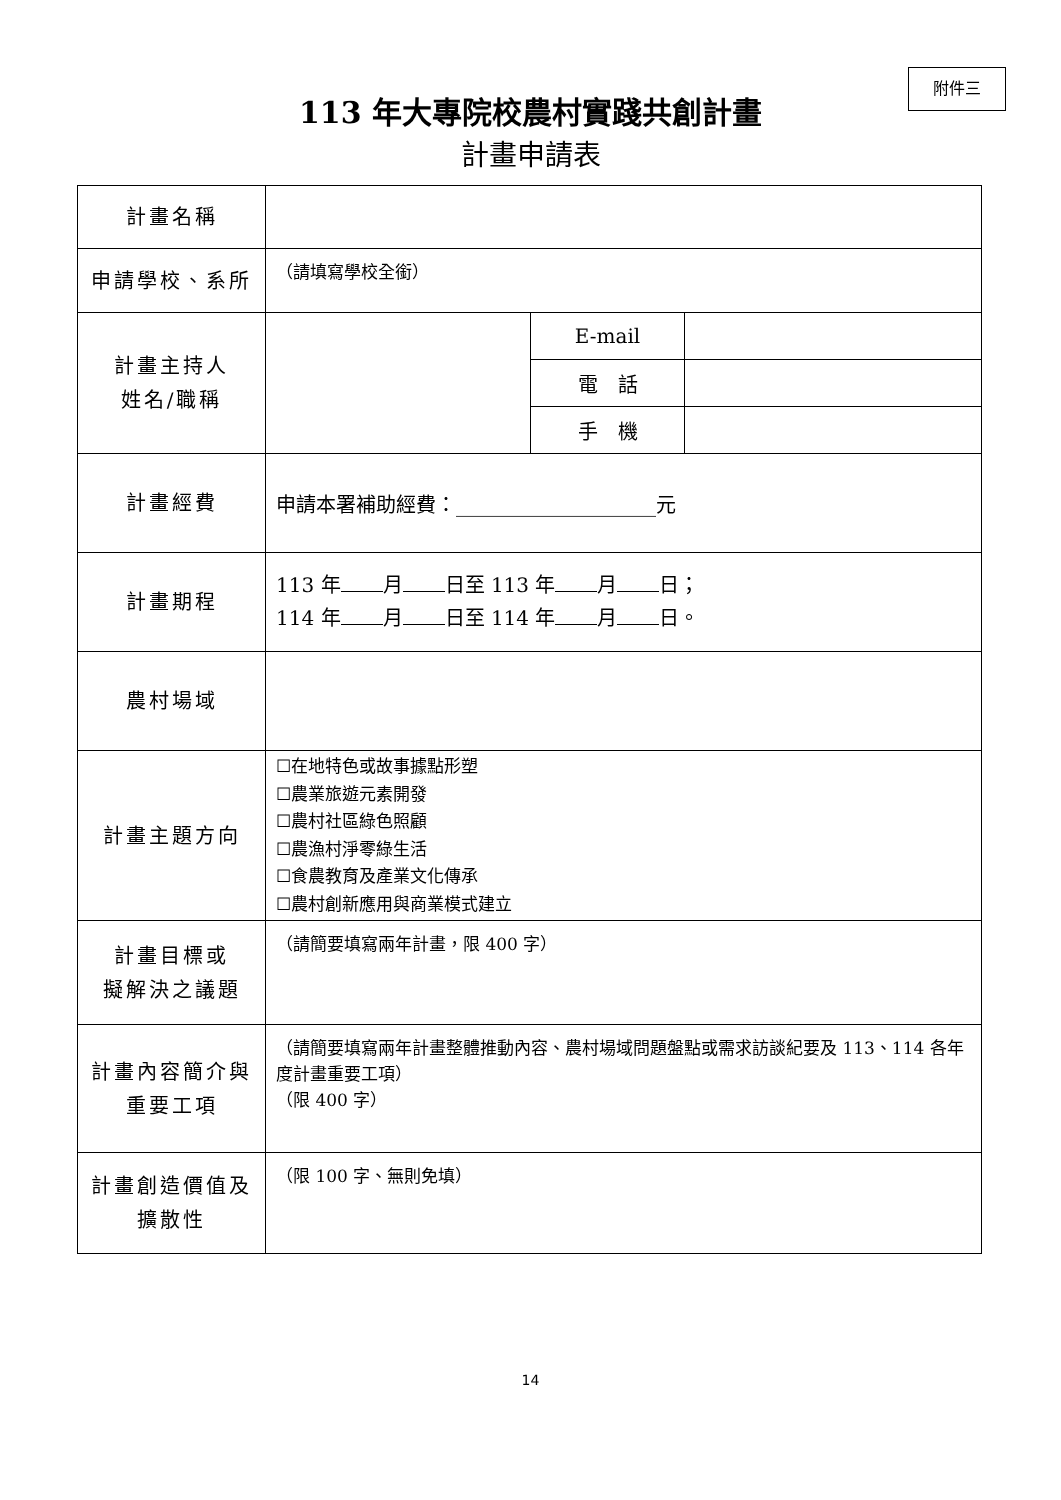附件三
113 年大專院校農村實踐共創計畫
計畫申請表
| 計畫名稱 | | | |
| 申請學校、系所 | （請填寫學校全銜） | | |
| 計畫主持人 姓名/職稱 | | E-mail | |
| | | 電 話 | |
| | | 手 機 | |
| 計畫經費 | 申請本署補助經費：____________________元 | | |
| 計畫期程 | 113 年 月 日至 113 年 月 日； 114 年 月 日至 114 年 月 日。 | | |
| 農村場域 | | | |
| 計畫主題方向 | ☐在地特色或故事據點形塑 ☐農業旅遊元素開發 ☐農村社區綠色照顧 ☐農漁村淨零綠生活 ☐食農教育及產業文化傳承 ☐農村創新應用與商業模式建立 | | |
| 計畫目標或 擬解決之議題 | （請簡要填寫兩年計畫，限 400 字） | | |
| 計畫內容簡介與 重要工項 | （請簡要填寫兩年計畫整體推動內容、農村場域問題盤點或需求訪談紀要及 113、114 各年度計畫重要工項） （限 400 字） | | |
| 計畫創造價值及 擴散性 | （限 100 字、無則免填） | | |
14